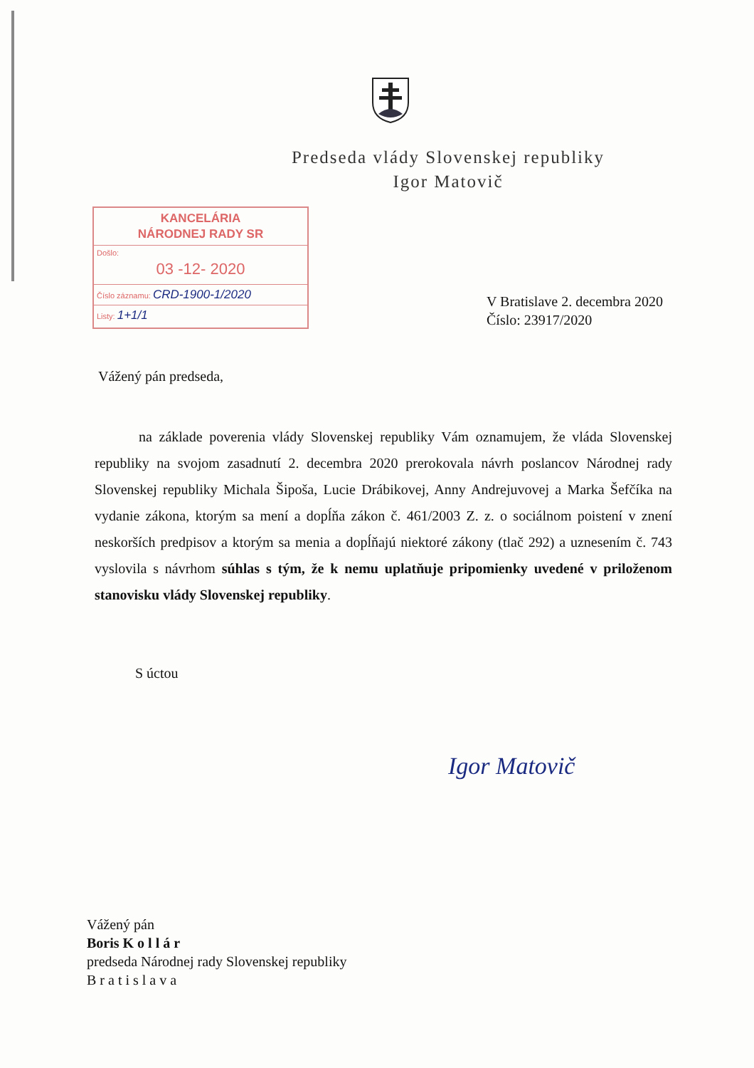Predseda vlády Slovenskej republiky
Igor Matovič
KANCELÁRIA
NÁRODNEJ RADY SR
Došlo:
03 -12- 2020
Číslo záznamu: CRD-1900-1/2020
Listy: 1+1/1
V Bratislave 2. decembra 2020
Číslo: 23917/2020
Vážený pán predseda,
na základe poverenia vlády Slovenskej republiky Vám oznamujem, že vláda Slovenskej republiky na svojom zasadnutí 2. decembra 2020 prerokovala návrh poslancov Národnej rady Slovenskej republiky Michala Šipoša, Lucie Drábikovej, Anny Andrejuvovej a Marka Šefčíka na vydanie zákona, ktorým sa mení a dopĺňa zákon č. 461/2003 Z. z. o sociálnom poistení v znení neskorších predpisov a ktorým sa menia a dopĺňajú niektoré zákony (tlač 292) a uznesením č. 743 vyslovila s návrhom súhlas s tým, že k nemu uplatňuje pripomienky uvedené v priloženom stanovisku vlády Slovenskej republiky.
S úctou
Igor Matovič
Vážený pán
Boris K o l l á r
predseda Národnej rady Slovenskej republiky
B r a t i s l a v a